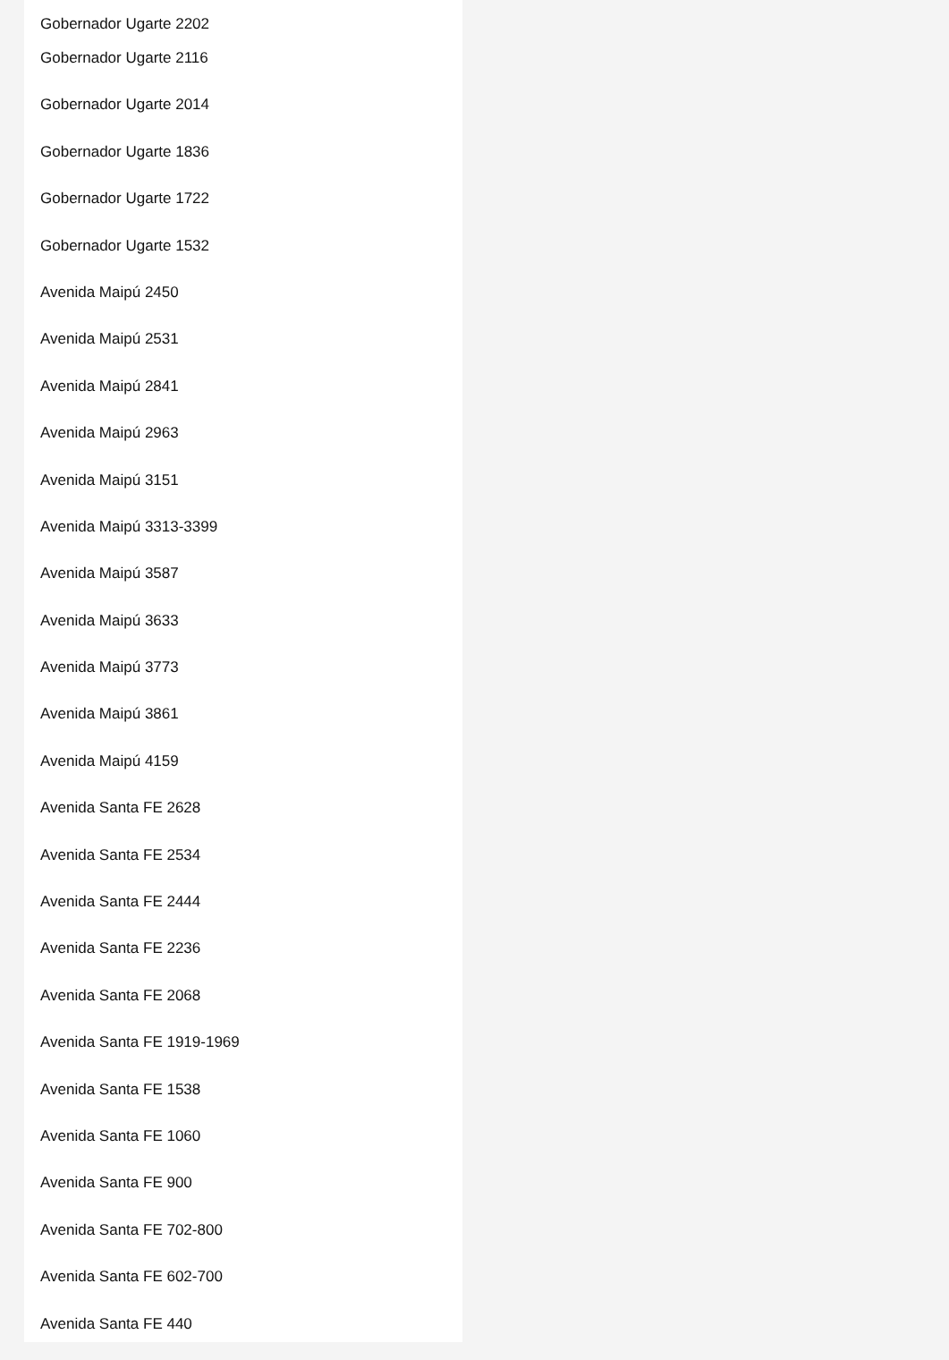Gobernador Ugarte 2202
Gobernador Ugarte 2116
Gobernador Ugarte 2014
Gobernador Ugarte 1836
Gobernador Ugarte 1722
Gobernador Ugarte 1532
Avenida Maipú 2450
Avenida Maipú 2531
Avenida Maipú 2841
Avenida Maipú 2963
Avenida Maipú 3151
Avenida Maipú 3313-3399
Avenida Maipú 3587
Avenida Maipú 3633
Avenida Maipú 3773
Avenida Maipú 3861
Avenida Maipú 4159
Avenida Santa FE 2628
Avenida Santa FE 2534
Avenida Santa FE 2444
Avenida Santa FE 2236
Avenida Santa FE 2068
Avenida Santa FE 1919-1969
Avenida Santa FE 1538
Avenida Santa FE 1060
Avenida Santa FE 900
Avenida Santa FE 702-800
Avenida Santa FE 602-700
Avenida Santa FE 440